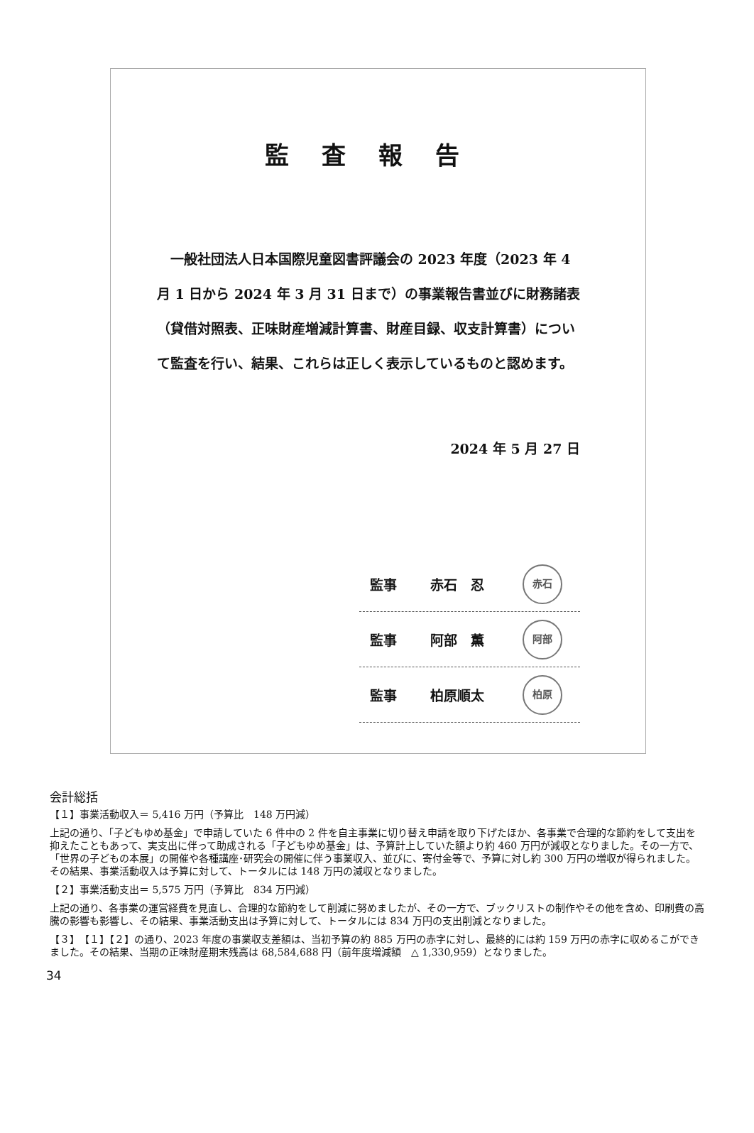監査報告
一般社団法人日本国際児童図書評議会の 2023 年度（2023 年 4 月 1 日から 2024 年 3 月 31 日まで）の事業報告書並びに財務諸表（貸借対照表、正味財産増減計算書、財産目録、収支計算書）について監査を行い、結果、これらは正しく表示しているものと認めます。
2024 年 5 月 27 日
監事 赤石　忍
赤石
監事 阿部　薫
阿部
監事 柏原順太
柏原
会計総括
【１】事業活動収入＝ 5,416 万円（予算比　148 万円減）
上記の通り、「子どもゆめ基金」で申請していた 6 件中の 2 件を自主事業に切り替え申請を取り下げたほか、各事業で合理的な節約をして支出を抑えたこともあって、実支出に伴って助成される「子どもゆめ基金」は、予算計上していた額より約 460 万円が減収となりました。その一方で、「世界の子どもの本展」の開催や各種講座･研究会の開催に伴う事業収入、並びに、寄付金等で、予算に対し約 300 万円の増収が得られました。その結果、事業活動収入は予算に対して、トータルには 148 万円の減収となりました。
【２】事業活動支出＝ 5,575 万円（予算比　834 万円減）
上記の通り、各事業の運営経費を見直し、合理的な節約をして削減に努めましたが、その一方で、ブックリストの制作やその他を含め、印刷費の高騰の影響も影響し、その結果、事業活動支出は予算に対して、トータルには 834 万円の支出削減となりました。
【３】　【１】【２】の通り、2023 年度の事業収支差額は、当初予算の約 885 万円の赤字に対し、最終的には約 159 万円の赤字に収めるこができました。その結果、当期の正味財産期末残高は 68,584,688 円（前年度増減額　△ 1,330,959）となりました。
34